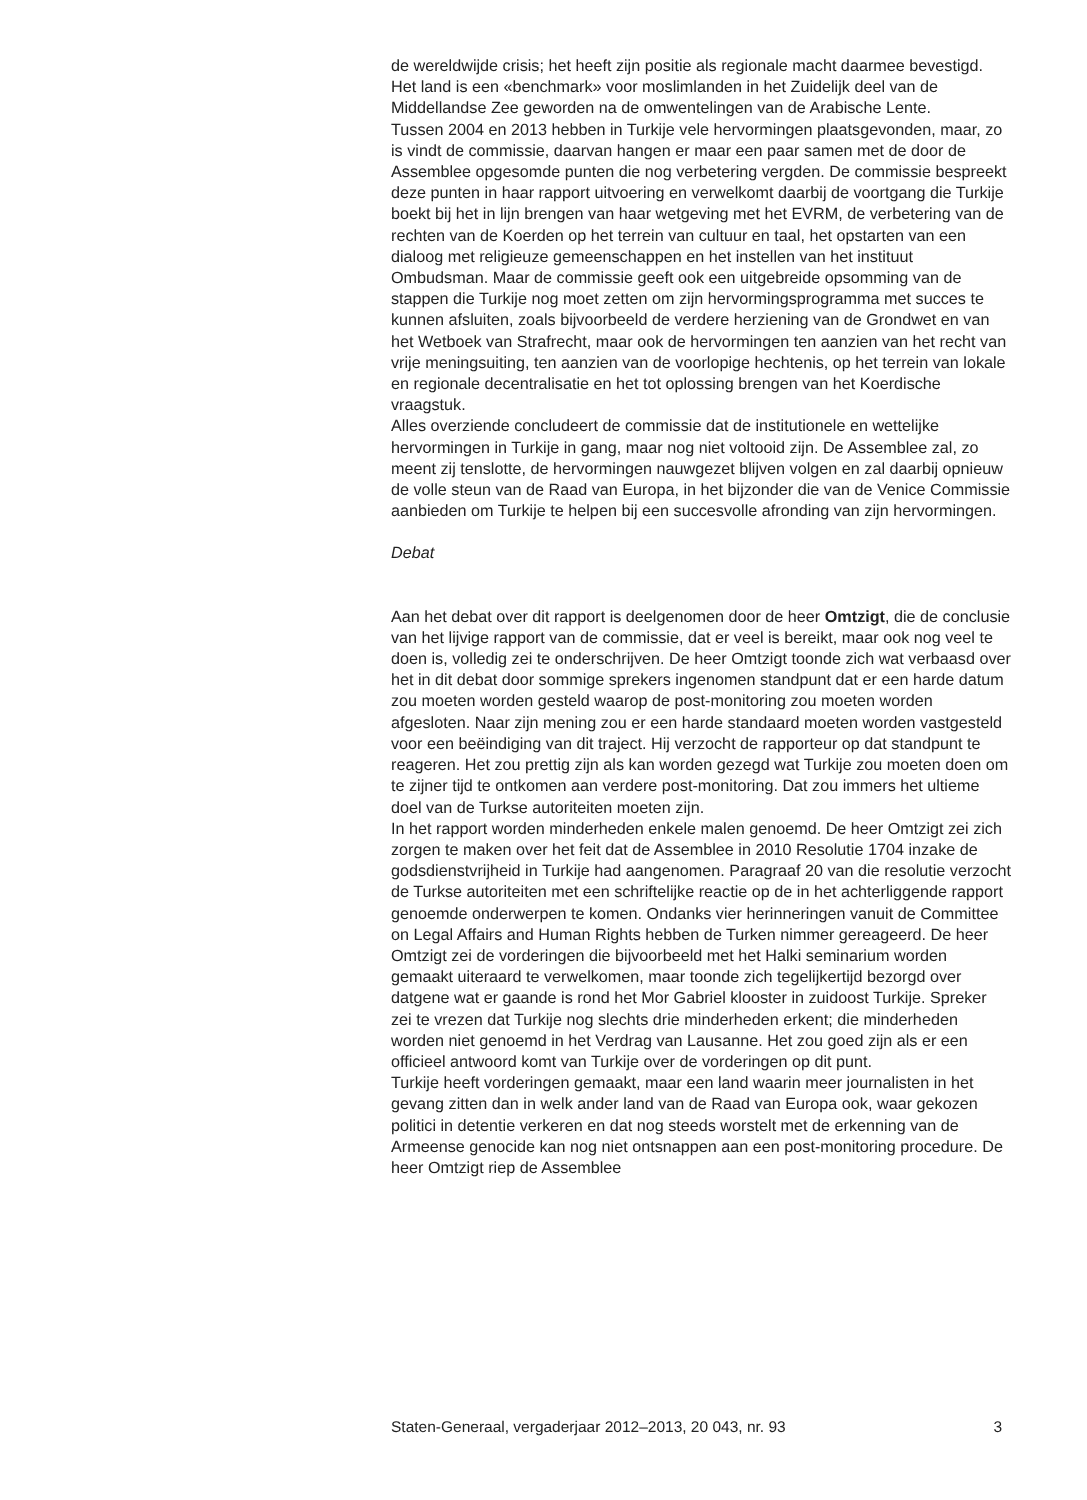de wereldwijde crisis; het heeft zijn positie als regionale macht daarmee bevestigd. Het land is een «benchmark» voor moslimlanden in het Zuidelijk deel van de Middellandse Zee geworden na de omwentelingen van de Arabische Lente.
Tussen 2004 en 2013 hebben in Turkije vele hervormingen plaatsgevonden, maar, zo is vindt de commissie, daarvan hangen er maar een paar samen met de door de Assemblee opgesomde punten die nog verbetering vergden. De commissie bespreekt deze punten in haar rapport uitvoering en verwelkomt daarbij de voortgang die Turkije boekt bij het in lijn brengen van haar wetgeving met het EVRM, de verbetering van de rechten van de Koerden op het terrein van cultuur en taal, het opstarten van een dialoog met religieuze gemeenschappen en het instellen van het instituut Ombudsman. Maar de commissie geeft ook een uitgebreide opsomming van de stappen die Turkije nog moet zetten om zijn hervormingsprogramma met succes te kunnen afsluiten, zoals bijvoorbeeld de verdere herziening van de Grondwet en van het Wetboek van Strafrecht, maar ook de hervormingen ten aanzien van het recht van vrije meningsuiting, ten aanzien van de voorlopige hechtenis, op het terrein van lokale en regionale decentralisatie en het tot oplossing brengen van het Koerdische vraagstuk.
Alles overziende concludeert de commissie dat de institutionele en wettelijke hervormingen in Turkije in gang, maar nog niet voltooid zijn. De Assemblee zal, zo meent zij tenslotte, de hervormingen nauwgezet blijven volgen en zal daarbij opnieuw de volle steun van de Raad van Europa, in het bijzonder die van de Venice Commissie aanbieden om Turkije te helpen bij een succesvolle afronding van zijn hervormingen.
Debat
Aan het debat over dit rapport is deelgenomen door de heer Omtzigt, die de conclusie van het lijvige rapport van de commissie, dat er veel is bereikt, maar ook nog veel te doen is, volledig zei te onderschrijven. De heer Omtzigt toonde zich wat verbaasd over het in dit debat door sommige sprekers ingenomen standpunt dat er een harde datum zou moeten worden gesteld waarop de post-monitoring zou moeten worden afgesloten. Naar zijn mening zou er een harde standaard moeten worden vastgesteld voor een beëindiging van dit traject. Hij verzocht de rapporteur op dat standpunt te reageren. Het zou prettig zijn als kan worden gezegd wat Turkije zou moeten doen om te zijner tijd te ontkomen aan verdere post-monitoring. Dat zou immers het ultieme doel van de Turkse autoriteiten moeten zijn.
In het rapport worden minderheden enkele malen genoemd. De heer Omtzigt zei zich zorgen te maken over het feit dat de Assemblee in 2010 Resolutie 1704 inzake de godsdienstvrijheid in Turkije had aangenomen. Paragraaf 20 van die resolutie verzocht de Turkse autoriteiten met een schriftelijke reactie op de in het achterliggende rapport genoemde onderwerpen te komen. Ondanks vier herinneringen vanuit de Committee on Legal Affairs and Human Rights hebben de Turken nimmer gereageerd. De heer Omtzigt zei de vorderingen die bijvoorbeeld met het Halki seminarium worden gemaakt uiteraard te verwelkomen, maar toonde zich tegelijkertijd bezorgd over datgene wat er gaande is rond het Mor Gabriel klooster in zuidoost Turkije. Spreker zei te vrezen dat Turkije nog slechts drie minderheden erkent; die minderheden worden niet genoemd in het Verdrag van Lausanne. Het zou goed zijn als er een officieel antwoord komt van Turkije over de vorderingen op dit punt.
Turkije heeft vorderingen gemaakt, maar een land waarin meer journalisten in het gevang zitten dan in welk ander land van de Raad van Europa ook, waar gekozen politici in detentie verkeren en dat nog steeds worstelt met de erkenning van de Armeense genocide kan nog niet ontsnappen aan een post-monitoring procedure. De heer Omtzigt riep de Assemblee
Staten-Generaal, vergaderjaar 2012–2013, 20 043, nr. 93 3